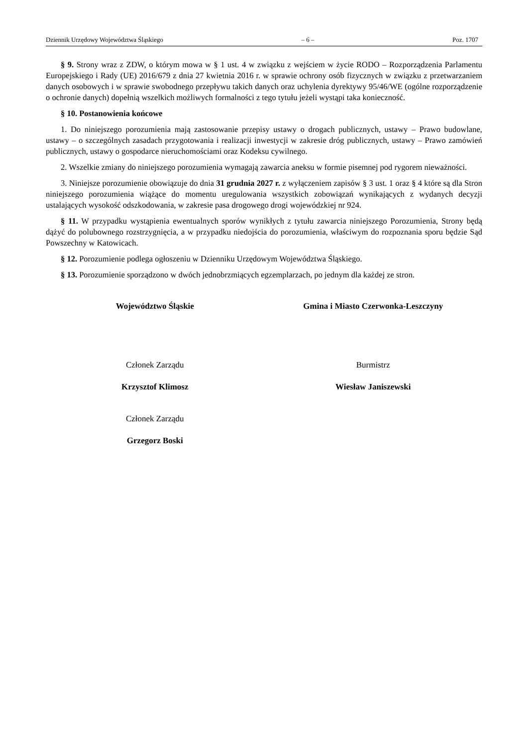Dziennik Urzędowy Województwa Śląskiego – 6 – Poz. 1707
§ 9. Strony wraz z ZDW, o którym mowa w § 1 ust. 4 w związku z wejściem w życie RODO – Rozporządzenia Parlamentu Europejskiego i Rady (UE) 2016/679 z dnia 27 kwietnia 2016 r. w sprawie ochrony osób fizycznych w związku z przetwarzaniem danych osobowych i w sprawie swobodnego przepływu takich danych oraz uchylenia dyrektywy 95/46/WE (ogólne rozporządzenie o ochronie danych) dopełnią wszelkich możliwych formalności z tego tytułu jeżeli wystąpi taka konieczność.
§ 10. Postanowienia końcowe
1. Do niniejszego porozumienia mają zastosowanie przepisy ustawy o drogach publicznych, ustawy – Prawo budowlane, ustawy – o szczególnych zasadach przygotowania i realizacji inwestycji w zakresie dróg publicznych, ustawy – Prawo zamówień publicznych, ustawy o gospodarce nieruchomościami oraz Kodeksu cywilnego.
2. Wszelkie zmiany do niniejszego porozumienia wymagają zawarcia aneksu w formie pisemnej pod rygorem nieważności.
3. Niniejsze porozumienie obowiązuje do dnia 31 grudnia 2027 r. z wyłączeniem zapisów § 3 ust. 1 oraz § 4 które są dla Stron niniejszego porozumienia wiążące do momentu uregulowania wszystkich zobowiązań wynikających z wydanych decyzji ustalających wysokość odszkodowania, w zakresie pasa drogowego drogi wojewódzkiej nr 924.
§ 11. W przypadku wystąpienia ewentualnych sporów wynikłych z tytułu zawarcia niniejszego Porozumienia, Strony będą dążyć do polubownego rozstrzygnięcia, a w przypadku niedojścia do porozumienia, właściwym do rozpoznania sporu będzie Sąd Powszechny w Katowicach.
§ 12. Porozumienie podlega ogłoszeniu w Dzienniku Urzędowym Województwa Śląskiego.
§ 13. Porozumienie sporządzono w dwóch jednobrzmiących egzemplarzach, po jednym dla każdej ze stron.
Województwo Śląskie
Członek Zarządu
Krzysztof Klimosz
Członek Zarządu
Grzegorz Boski
Gmina i Miasto Czerwonka-Leszczyny
Burmistrz
Wiesław Janiszewski